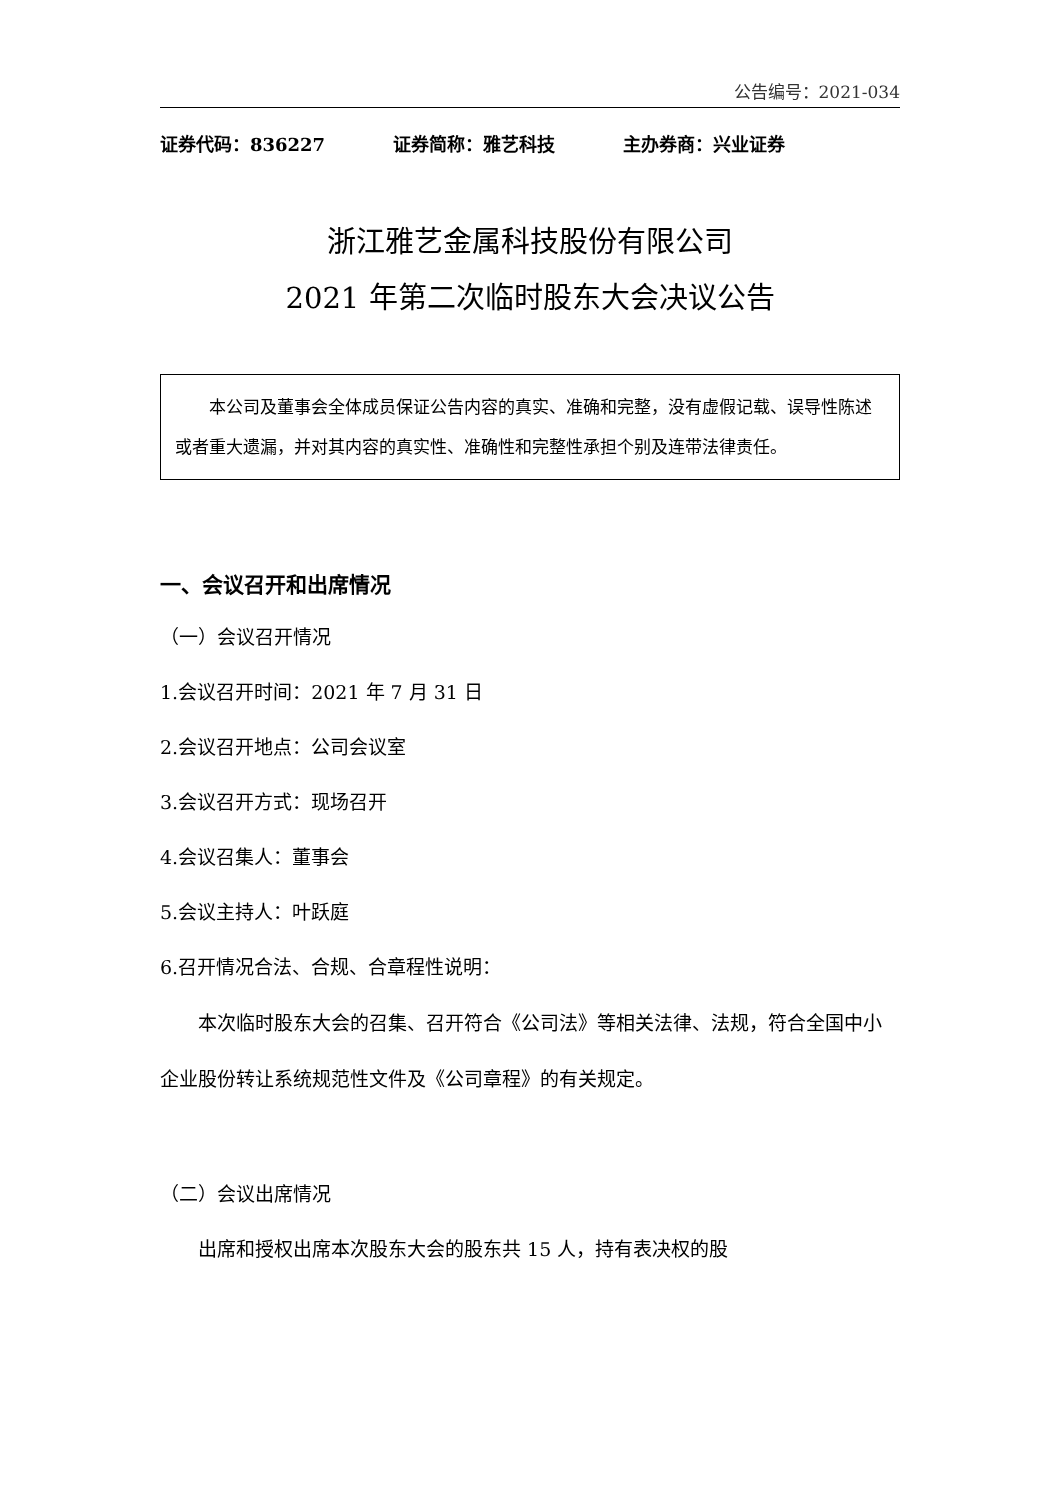公告编号：2021-034
证券代码：836227 证券简称：雅艺科技 主办券商：兴业证券
浙江雅艺金属科技股份有限公司
2021 年第二次临时股东大会决议公告
本公司及董事会全体成员保证公告内容的真实、准确和完整，没有虚假记载、误导性陈述或者重大遗漏，并对其内容的真实性、准确性和完整性承担个别及连带法律责任。
一、会议召开和出席情况
（一）会议召开情况
1.会议召开时间：2021 年 7 月 31 日
2.会议召开地点：公司会议室
3.会议召开方式：现场召开
4.会议召集人：董事会
5.会议主持人：叶跃庭
6.召开情况合法、合规、合章程性说明：
本次临时股东大会的召集、召开符合《公司法》等相关法律、法规，符合全国中小企业股份转让系统规范性文件及《公司章程》的有关规定。
（二）会议出席情况
出席和授权出席本次股东大会的股东共 15 人，持有表决权的股